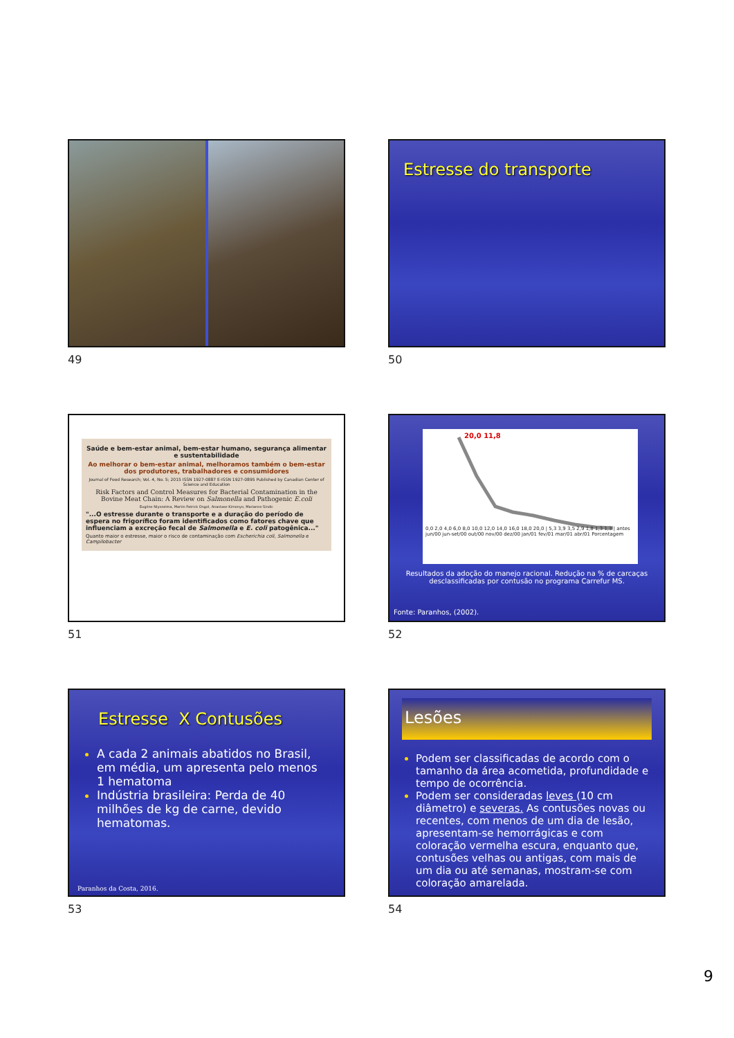49
Estresse do transporte
50
Saúde e bem-estar animal, bem-estar humano, segurança alimentar e sustentabilidade
Ao melhorar o bem-estar animal, melhoramos também o bem-estar dos produtores, trabalhadores e consumidores
Journal of Food Research; Vol. 4, No. 5; 2015 ISSN 1927-0887 E-ISSN 1927-0895 Published by Canadian Center of Science and Education
Risk Factors and Control Measures for Bacterial Contamination in the Bovine Meat Chain: A Review on Salmonella and Pathogenic E.coli
Eugène Niyonzima, Martin Patrick Ongol, Anastase Kimonyo, Marianne Sindic
"...O estresse durante o transporte e a duração do período de espera no frigorífico foram identificados como fatores chave que influenciam a excreção fecal de Salmonella e E. coli patogênica..."
Quanto maior o estresse, maior o risco de contaminação com Escherichia coli, Salmonella e Campilobacter
51
20,0 11,8
0,0 2,0 4,0 6,0 8,0 10,0 12,0 14,0 16,0 18,0 20,0 | 5,3 3,9 3,5 2,9 1,8 1,3 1,3 | antes jun/00 jun-set/00 out/00 nov/00 dez/00 jan/01 fev/01 mar/01 abr/01 Porcentagem
Resultados da adoção do manejo racional. Redução na % de carcaças desclassificadas por contusão no programa Carrefur MS.
Fonte: Paranhos, (2002).
52
Estresse X Contusões
A cada 2 animais abatidos no Brasil, em média, um apresenta pelo menos 1 hematoma
Indústria brasileira: Perda de 40 milhões de kg de carne, devido hematomas.
Paranhos da Costa, 2016.
53
Lesões
Podem ser classificadas de acordo com o tamanho da área acometida, profundidade e tempo de ocorrência.
Podem ser consideradas leves (10 cm diâmetro) e severas. As contusões novas ou recentes, com menos de um dia de lesão, apresentam-se hemorrágicas e com coloração vermelha escura, enquanto que, contusões velhas ou antigas, com mais de um dia ou até semanas, mostram-se com coloração amarelada.
54
9